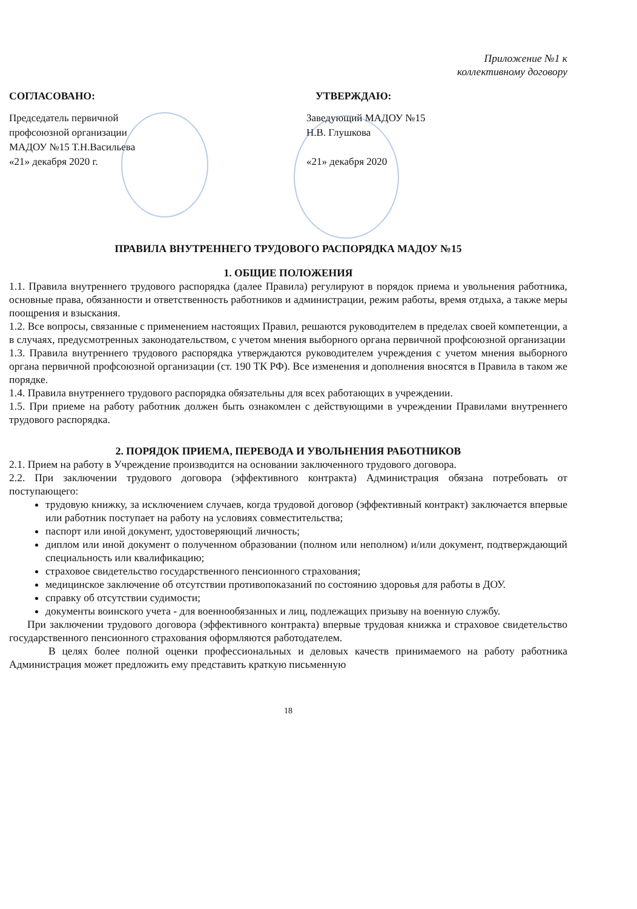Приложение №1 к
коллективному договору
СОГЛАСОВАНО: УТВЕРЖДАЮ:
Председатель первичной
профсоюзной организации
МАДОУ №15 Т.Н.Васильева
«21» декабря 2020 г.
Заведующий МАДОУ №15
Н.В. Глушкова
«21» декабря 2020
ПРАВИЛА ВНУТРЕННЕГО ТРУДОВОГО РАСПОРЯДКА МАДОУ №15
1. ОБЩИЕ ПОЛОЖЕНИЯ
1.1. Правила внутреннего трудового распорядка (далее Правила) регулируют в порядок приема и увольнения работника, основные права, обязанности и ответственность работников и администрации, режим работы, время отдыха, а также меры поощрения и взыскания.
1.2. Все вопросы, связанные с применением настоящих Правил, решаются руководителем в пределах своей компетенции, а в случаях, предусмотренных законодательством, с учетом мнения выборного органа первичной профсоюзной организации
1.3. Правила внутреннего трудового распорядка утверждаются руководителем учреждения с учетом мнения выборного органа первичной профсоюзной организации (ст. 190 ТК РФ). Все изменения и дополнения вносятся в Правила в таком же порядке.
1.4. Правила внутреннего трудового распорядка обязательны для всех работающих в учреждении.
1.5. При приеме на работу работник должен быть ознакомлен с действующими в учреждении Правилами внутреннего трудового распорядка.
2. ПОРЯДОК ПРИЕМА, ПЕРЕВОДА И УВОЛЬНЕНИЯ РАБОТНИКОВ
2.1. Прием на работу в Учреждение производится на основании заключенного трудового договора.
2.2. При заключении трудового договора (эффективного контракта) Администрация обязана потребовать от поступающего:
трудовую книжку, за исключением случаев, когда трудовой договор (эффективный контракт) заключается впервые или работник поступает на работу на условиях совместительства;
паспорт или иной документ, удостоверяющий личность;
диплом или иной документ о полученном образовании (полном или неполном) и/или документ, подтверждающий специальность или квалификацию;
страховое свидетельство государственного пенсионного страхования;
медицинское заключение об отсутствии противопоказаний по состоянию здоровья для работы в ДОУ.
справку об отсутствии судимости;
документы воинского учета - для военнообязанных и лиц, подлежащих призыву на военную службу.
При заключении трудового договора (эффективного контракта) впервые трудовая книжка и страховое свидетельство государственного пенсионного страхования оформляются работодателем.
В целях более полной оценки профессиональных и деловых качеств принимаемого на работу работника Администрация может предложить ему представить краткую письменную
18